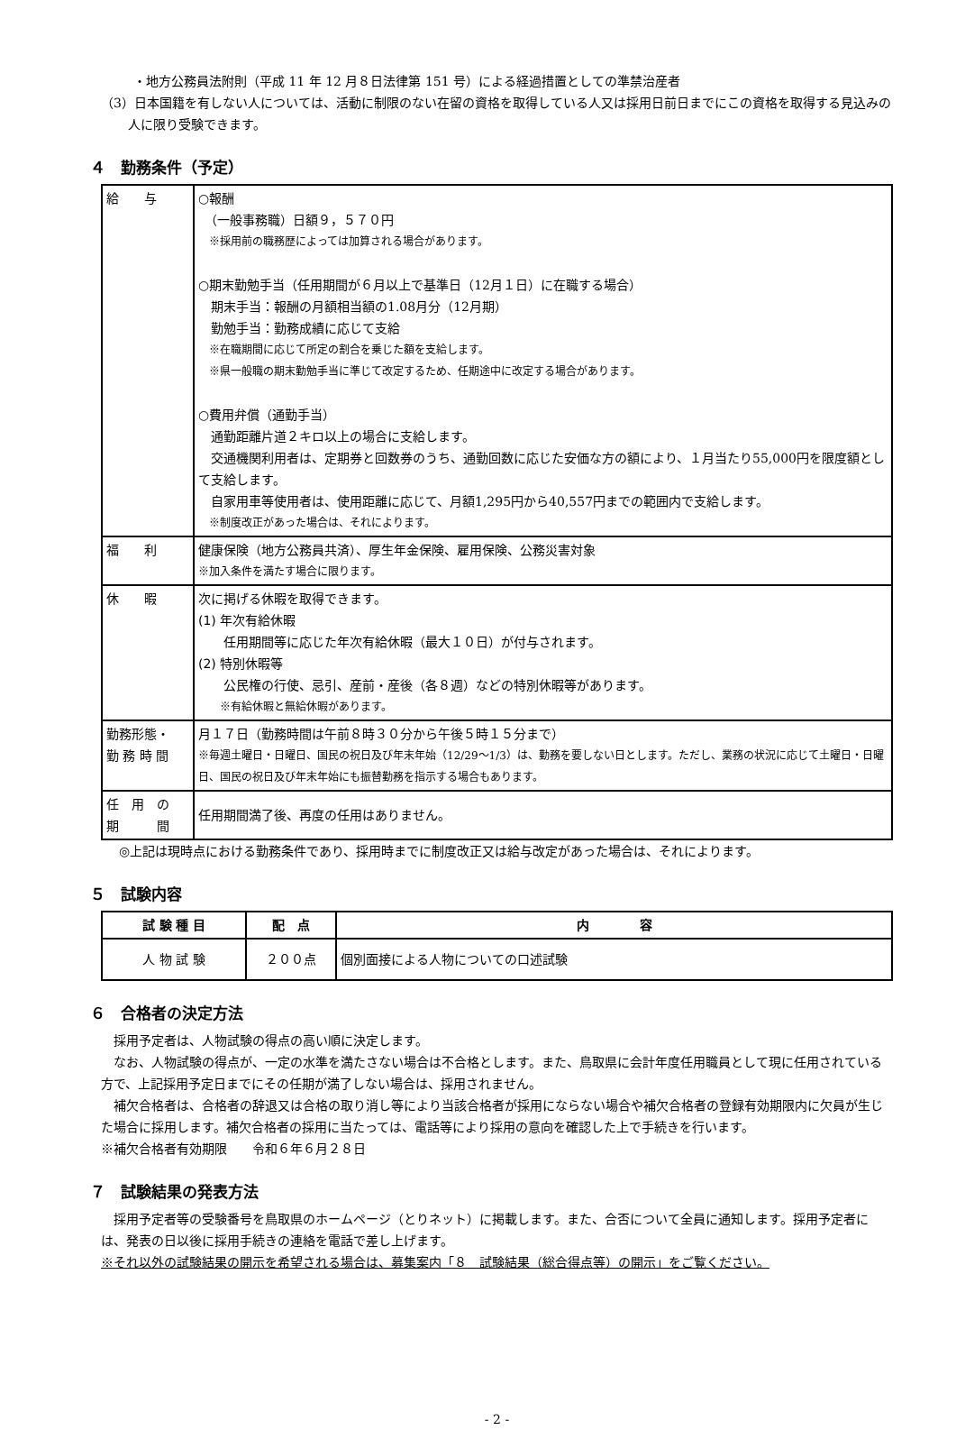・地方公務員法附則（平成 11 年 12 月８日法律第 151 号）による経過措置としての準禁治産者
（3）日本国籍を有しない人については、活動に制限のない在留の資格を取得している人又は採用日前日までにこの資格を取得する見込みの人に限り受験できます。
４　勤務条件（予定）
| 給 与 | ○報酬 （一般事務職）日額９，５７０円 ※採用前の職務歴によっては加算される場合があります。 ○期末勤勉手当（任用期間が６月以上で基準日（12月１日）に在職する場合） 期末手当：報酬の月額相当額の1.08月分（12月期） 勤勉手当：勤務成績に応じて支給 ※在職期間に応じて所定の割合を乗じた額を支給します。 ※県一般職の期末勤勉手当に準じて改定するため、任期途中に改定する場合があります。 ○費用弁償（通勤手当） 通勤距離片道２キロ以上の場合に支給します。 交通機関利用者は、定期券と回数券のうち、通勤回数に応じた安価な方の額により、１月当たり55,000円を限度額として支給します。 自家用車等使用者は、使用距離に応じて、月額1,295円から40,557円までの範囲内で支給します。 ※制度改正があった場合は、それによります。 |
| 福 利 | 健康保険（地方公務員共済）、厚生年金保険、雇用保険、公務災害対象 ※加入条件を満たす場合に限ります。 |
| 休 暇 | 次に掲げる休暇を取得できます。 (1) 年次有給休暇 任用期間等に応じた年次有給休暇（最大１０日）が付与されます。 (2) 特別休暇等 公民権の行使、忌引、産前・産後（各８週）などの特別休暇等があります。 ※有給休暇と無給休暇があります。 |
| 勤務形態・ 勤 務 時 間 | 月１７日（勤務時間は午前８時３０分から午後５時１５分まで） ※毎週土曜日・日曜日、国民の祝日及び年末年始（12/29～1/3）は、勤務を要しない日とします。ただし、業務の状況に応じて土曜日・日曜日、国民の祝日及び年末年始にも振替勤務を指示する場合もあります。 |
| 任 用 の 期 間 | 任用期間満了後、再度の任用はありません。 |
◎上記は現時点における勤務条件であり、採用時までに制度改正又は給与改定があった場合は、それによります。
５　試験内容
| 試 験 種 目 | 配 点 | 内 容 |
| --- | --- | --- |
| 人 物 試 験 | ２００点 | 個別面接による人物についての口述試験 |
６　合格者の決定方法
　採用予定者は、人物試験の得点の高い順に決定します。
　なお、人物試験の得点が、一定の水準を満たさない場合は不合格とします。また、鳥取県に会計年度任用職員として現に任用されている方で、上記採用予定日までにその任期が満了しない場合は、採用されません。
　補欠合格者は、合格者の辞退又は合格の取り消し等により当該合格者が採用にならない場合や補欠合格者の登録有効期限内に欠員が生じた場合に採用します。補欠合格者の採用に当たっては、電話等により採用の意向を確認した上で手続きを行います。
※補欠合格者有効期限　　令和６年６月２８日
７　試験結果の発表方法
　採用予定者等の受験番号を鳥取県のホームページ（とりネット）に掲載します。また、合否について全員に通知します。採用予定者には、発表の日以後に採用手続きの連絡を電話で差し上げます。
※それ以外の試験結果の開示を希望される場合は、募集案内「８　試験結果（総合得点等）の開示」をご覧ください。
- 2 -